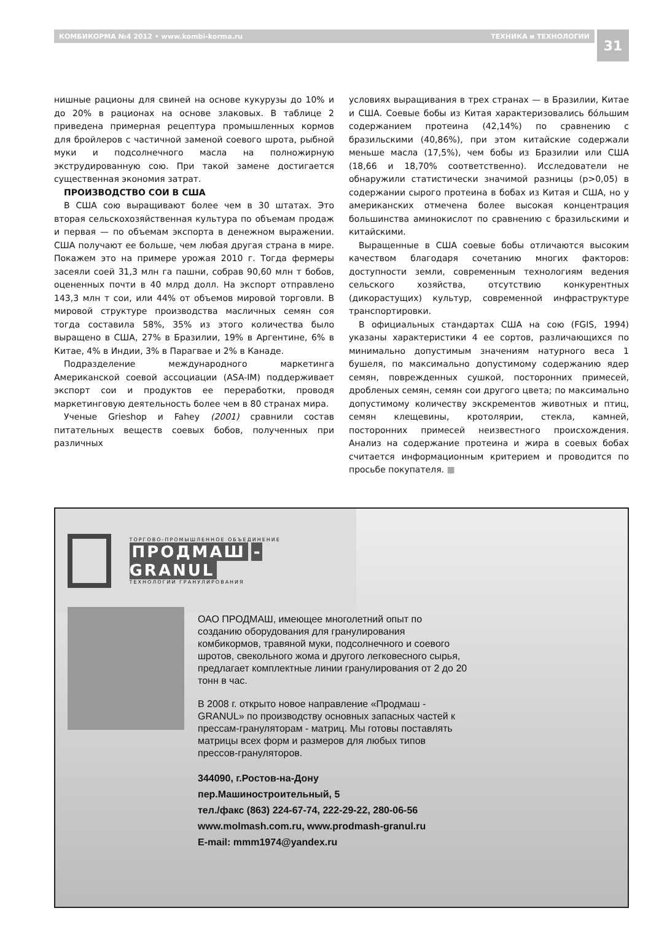КОМБИКОРМА №4 2012 • www.kombi-korma.ru ТЕХНИКА и ТЕХНОЛОГИИ
31
нишные рационы для свиней на основе кукурузы до 10% и до 20% в рационах на основе злаковых. В таблице 2 приведена примерная рецептура промышленных кормов для бройлеров с частичной заменой соевого шрота, рыбной муки и подсолнечного масла на полножирную экструдированную сою. При такой замене достигается существенная экономия затрат.
ПРОИЗВОДСТВО СОИ В США
В США сою выращивают более чем в 30 штатах. Это вторая сельскохозяйственная культура по объемам продаж и первая — по объемам экспорта в денежном выражении. США получают ее больше, чем любая другая страна в мире. Покажем это на примере урожая 2010 г. Тогда фермеры засеяли соей 31,3 млн га пашни, собрав 90,60 млн т бобов, оцененных почти в 40 млрд долл. На экспорт отправлено 143,3 млн т сои, или 44% от объемов мировой торговли. В мировой структуре производства масличных семян соя тогда составила 58%, 35% из этого количества было выращено в США, 27% в Бразилии, 19% в Аргентине, 6% в Китае, 4% в Индии, 3% в Парагвае и 2% в Канаде.
Подразделение международного маркетинга Американской соевой ассоциации (ASA-IM) поддерживает экспорт сои и продуктов ее переработки, проводя маркетинговую деятельность более чем в 80 странах мира.
Ученые Grieshop и Fahey (2001) сравнили состав питательных веществ соевых бобов, полученных при различных
условиях выращивания в трех странах — в Бразилии, Китае и США. Соевые бобы из Китая характеризовались бо́льшим содержанием протеина (42,14%) по сравнению с бразильскими (40,86%), при этом китайские содержали меньше масла (17,5%), чем бобы из Бразилии или США (18,66 и 18,70% соответственно). Исследователи не обнаружили статистически значимой разницы (p>0,05) в содержании сырого протеина в бобах из Китая и США, но у американских отмечена более высокая концентрация большинства аминокислот по сравнению с бразильскими и китайскими.
Выращенные в США соевые бобы отличаются высоким качеством благодаря сочетанию многих факторов: доступности земли, современным технологиям ведения сельского хозяйства, отсутствию конкурентных (дикорастущих) культур, современной инфраструктуре транспортировки.
В официальных стандартах США на сою (FGIS, 1994) указаны характеристики 4 ее сортов, различающихся по минимально допустимым значениям натурного веса 1 бушеля, по максимально допустимому содержанию ядер семян, поврежденных сушкой, посторонних примесей, дробленых семян, семян сои другого цвета; по максимально допустимому количеству экскрементов животных и птиц, семян клещевины, кротолярии, стекла, камней, посторонних примесей неизвестного происхождения. Анализ на содержание протеина и жира в соевых бобах считается информационным критерием и проводится по просьбе покупателя. ■
ТОРГОВО-ПРОМЫШЛЕННОЕ ОБЪЕДИНЕНИЕ
ПРОДМАШ -GRANUL
ТЕХНОЛОГИИ ГРАНУЛИРОВАНИЯ
ОАО ПРОДМАШ, имеющее многолетний опыт по созданию оборудования для гранулирования комбикормов, травяной муки, подсолнечного и соевого шротов, свекольного жома и другого легковесного сырья, предлагает комплектные линии гранулирования от 2 до 20 тонн в час.
В 2008 г. открыто новое направление «Продмаш - GRANUL» по производству основных запасных частей к прессам-грануляторам - матриц. Мы готовы поставлять матрицы всех форм и размеров для любых типов прессов-грануляторов.
344090, г.Ростов-на-Дону
пер.Машиностроительный, 5
тел./факс (863) 224-67-74, 222-29-22, 280-06-56
www.molmash.com.ru, www.prodmash-granul.ru
E-mail: mmm1974@yandex.ru